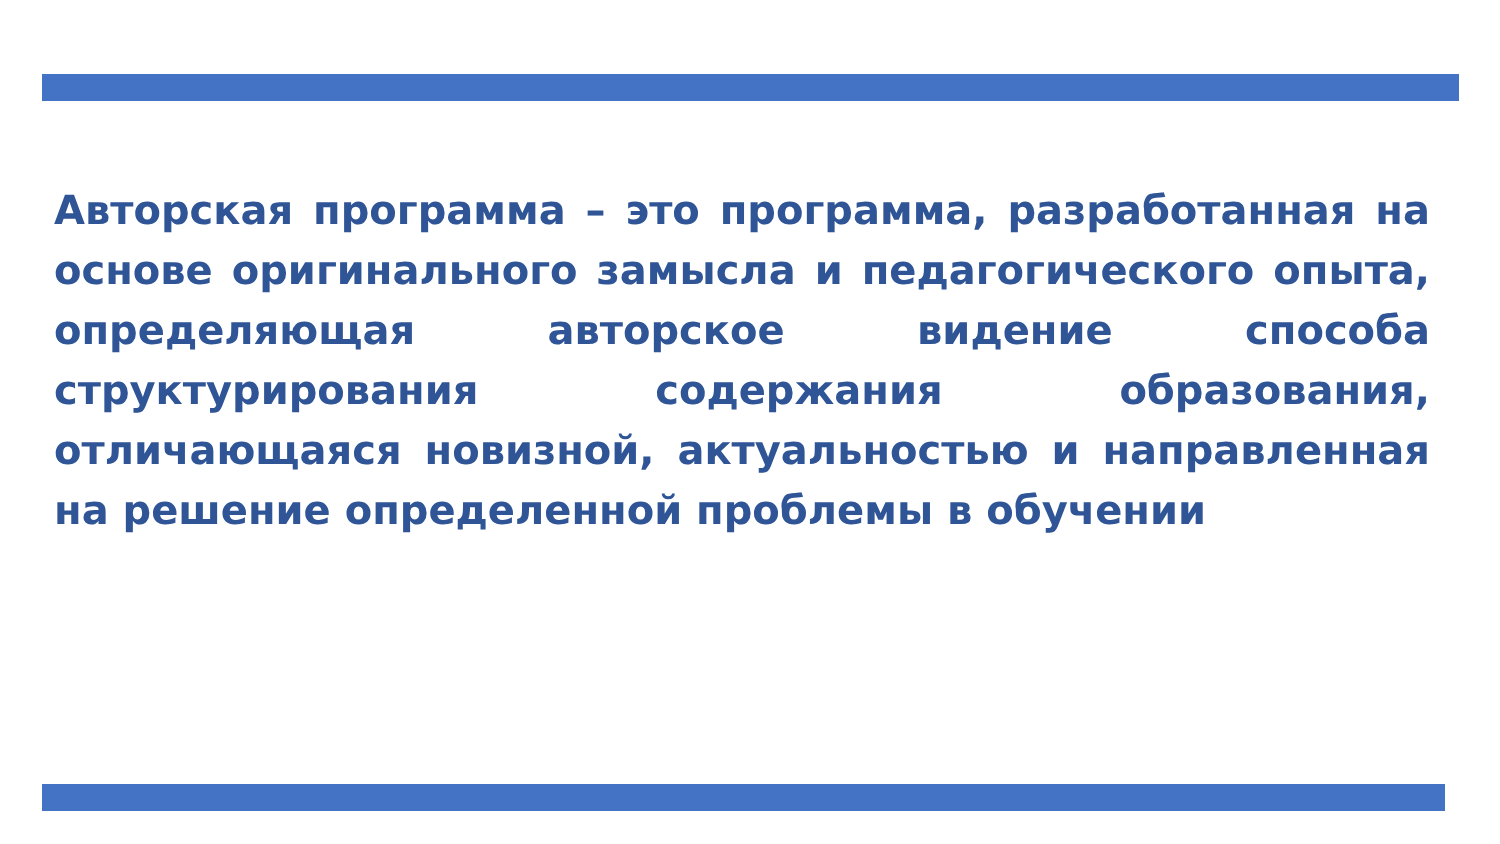Авторская программа – это программа, разработанная на основе оригинального замысла и педагогического опыта, определяющая авторское видение способа структурирования содержания образования, отличающаяся новизной, актуальностью и направленная на решение определенной проблемы в обучении